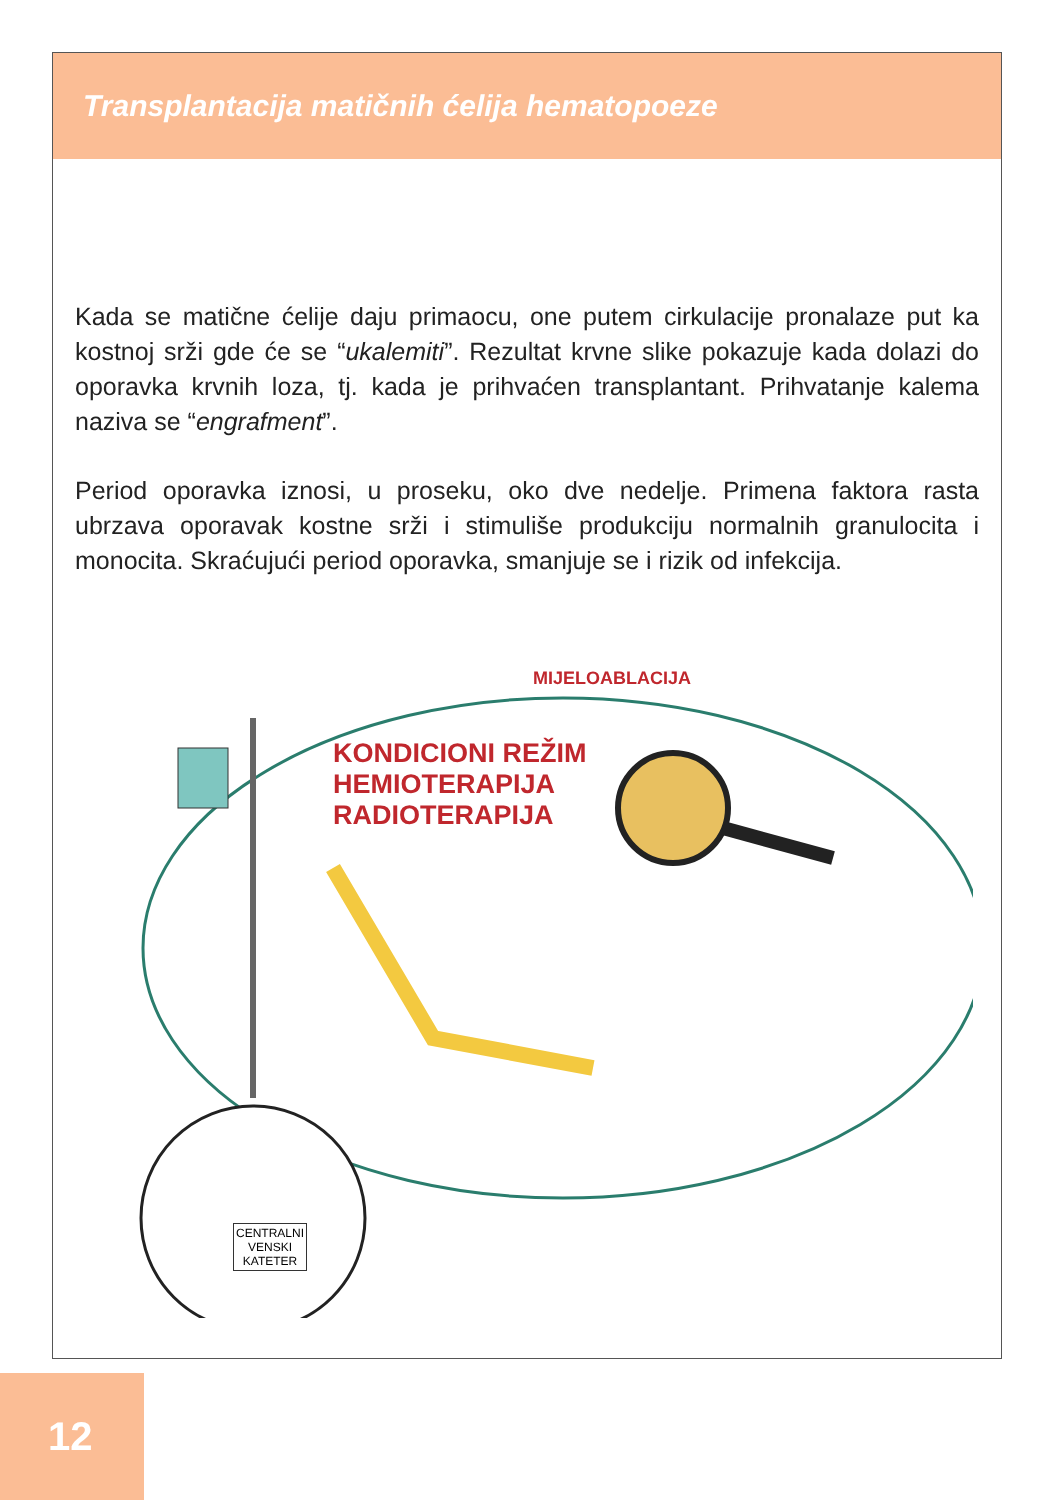Transplantacija matičnih ćelija hematopoeze
Kada se matične ćelije daju primaocu, one putem cirkulacije pronalaze put ka kostnoj srži gde će se “ukalemiti”. Rezultat krvne slike pokazuje kada dolazi do oporavka krvnih loza, tj. kada je prihvaćen transplantant. Prihvatanje kalema naziva se “engrafment”.
Period oporavka iznosi, u proseku, oko dve nedelje. Primena faktora rasta ubrzava oporavak kostne srži i stimuliše produkciju normalnih granulocita i monocita. Skraćujući period oporavka, smanjuje se i rizik od infekcija.
KONDICIONI REŽIM
HEMIOTERAPIJA
RADIOTERAPIJA
MIJELOABLACIJA
CENTRALNI
VENSKI
KATETER
12